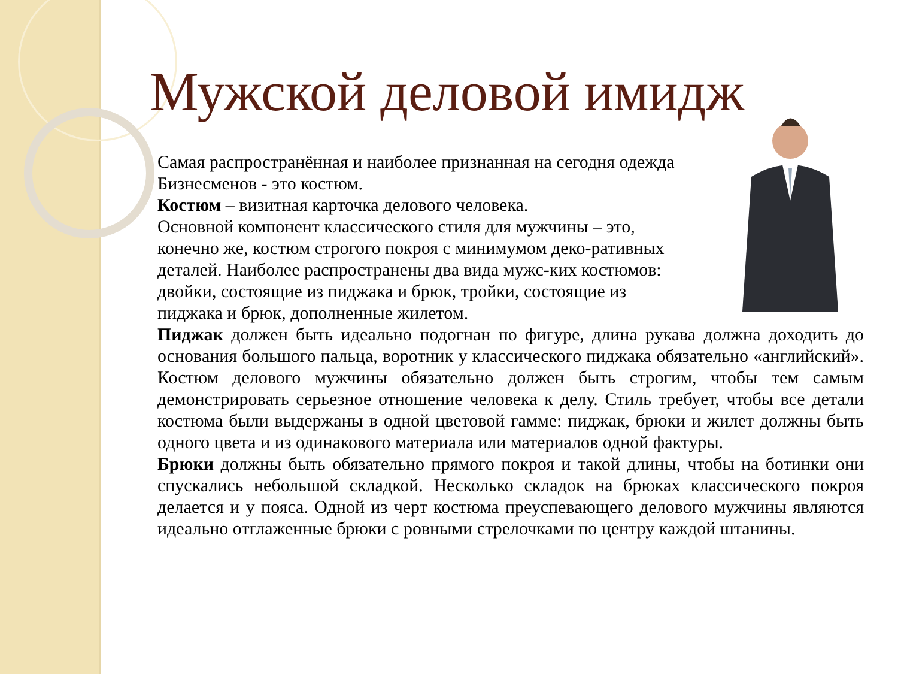Мужской деловой имидж
Самая распространённая и наиболее признанная на сегодня одежда Бизнесменов - это костюм.
Костюм – визитная карточка делового человека.
Основной компонент классического стиля для мужчины – это, конечно же, костюм строгого покроя с минимумом деко-ративных деталей. Наиболее распространены два вида мужс-ких костюмов: двойки, состоящие из пиджака и брюк, тройки, состоящие из пиджака и брюк, дополненные жилетом.
Пиджак должен быть идеально подогнан по фигуре, длина рукава должна доходить до основания большого пальца, воротник у классического пиджака обязательно «английский». Костюм делового мужчины обязательно должен быть строгим, чтобы тем самым демонстрировать серьезное отношение человека к делу. Стиль требует, чтобы все детали костюма были выдержаны в одной цветовой гамме: пиджак, брюки и жилет должны быть одного цвета и из одинакового материала или материалов одной фактуры.
Брюки должны быть обязательно прямого покроя и такой длины, чтобы на ботинки они спускались небольшой складкой. Несколько складок на брюках классического покроя делается и у пояса. Одной из черт костюма преуспевающего делового мужчины являются идеально отглаженные брюки с ровными стрелочками по центру каждой штанины.